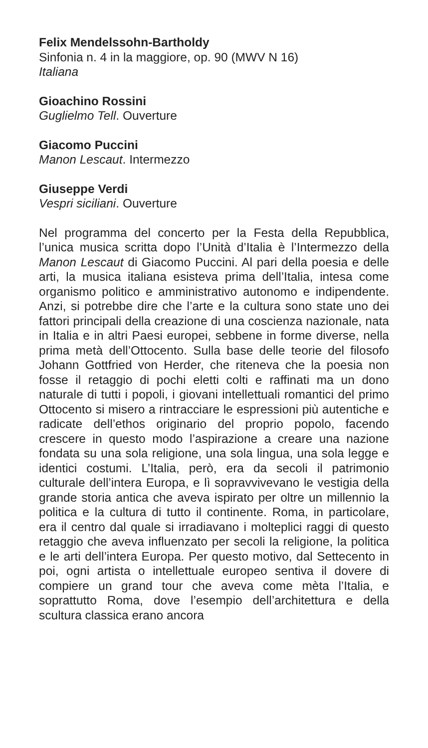Felix Mendelssohn-Bartholdy
Sinfonia n. 4 in la maggiore, op. 90 (MWV N 16)
Italiana
Gioachino Rossini
Guglielmo Tell. Ouverture
Giacomo Puccini
Manon Lescaut. Intermezzo
Giuseppe Verdi
Vespri siciliani. Ouverture
Nel programma del concerto per la Festa della Repubblica, l’unica musica scritta dopo l’Unità d’Italia è l’Intermezzo della Manon Lescaut di Giacomo Puccini. Al pari della poesia e delle arti, la musica italiana esisteva prima dell’Italia, intesa come organismo politico e amministrativo autonomo e indipendente. Anzi, si potrebbe dire che l’arte e la cultura sono state uno dei fattori principali della creazione di una coscienza nazionale, nata in Italia e in altri Paesi europei, sebbene in forme diverse, nella prima metà dell’Ottocento. Sulla base delle teorie del filosofo Johann Gottfried von Herder, che riteneva che la poesia non fosse il retaggio di pochi eletti colti e raffinati ma un dono naturale di tutti i popoli, i giovani intellettuali romantici del primo Ottocento si misero a rintracciare le espressioni più autentiche e radicate dell’ethos originario del proprio popolo, facendo crescere in questo modo l’aspirazione a creare una nazione fondata su una sola religione, una sola lingua, una sola legge e identici costumi. L’Italia, però, era da secoli il patrimonio culturale dell’intera Europa, e lì sopravvivevano le vestigia della grande storia antica che aveva ispirato per oltre un millennio la politica e la cultura di tutto il continente. Roma, in particolare, era il centro dal quale si irradiavano i molteplici raggi di questo retaggio che aveva influenzato per secoli la religione, la politica e le arti dell’intera Europa. Per questo motivo, dal Settecento in poi, ogni artista o intellettuale europeo sentiva il dovere di compiere un grand tour che aveva come mèta l’Italia, e soprattutto Roma, dove l’esempio dell’architettura e della scultura classica erano ancora